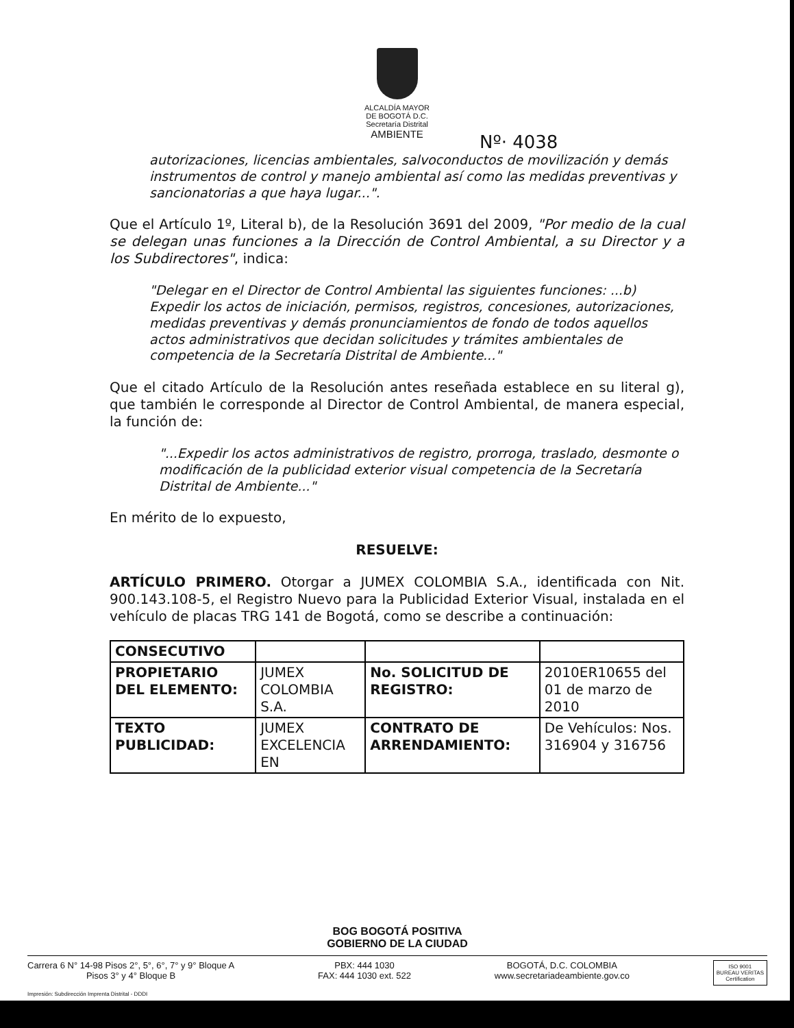ALCALDÍA MAYOR
DE BOGOTÁ D.C.
Secretaría Distrital
AMBIENTE
Nº· 4038
autorizaciones, licencias ambientales, salvoconductos de movilización y demás instrumentos de control y manejo ambiental así como las medidas preventivas y sancionatorias a que haya lugar...".
Que el Artículo 1º, Literal b), de la Resolución 3691 del 2009, "Por medio de la cual se delegan unas funciones a la Dirección de Control Ambiental, a su Director y a los Subdirectores", indica:
"Delegar en el Director de Control Ambiental las siguientes funciones: ...b) Expedir los actos de iniciación, permisos, registros, concesiones, autorizaciones, medidas preventivas y demás pronunciamientos de fondo de todos aquellos actos administrativos que decidan solicitudes y trámites ambientales de competencia de la Secretaría Distrital de Ambiente..."
Que el citado Artículo de la Resolución antes reseñada establece en su literal g), que también le corresponde al Director de Control Ambiental, de manera especial, la función de:
"...Expedir los actos administrativos de registro, prorroga, traslado, desmonte o modificación de la publicidad exterior visual competencia de la Secretaría Distrital de Ambiente..."
En mérito de lo expuesto,
RESUELVE:
ARTÍCULO PRIMERO. Otorgar a JUMEX COLOMBIA S.A., identificada con Nit. 900.143.108-5, el Registro Nuevo para la Publicidad Exterior Visual, instalada en el vehículo de placas TRG 141 de Bogotá, como se describe a continuación:
| CONSECUTIVO | | | |
| PROPIETARIO DEL ELEMENTO: | JUMEX COLOMBIA S.A. | No. SOLICITUD DE REGISTRO: | 2010ER10655 del 01 de marzo de 2010 |
| TEXTO PUBLICIDAD: | JUMEX EXCELENCIA EN | CONTRATO DE ARRENDAMIENTO: | De Vehículos: Nos. 316904 y 316756 |
BOG BOGOTÁ POSITIVA
GOBIERNO DE LA CIUDAD
Carrera 6 N° 14-98 Pisos 2°, 5°, 6°, 7° y 9° Bloque A
Pisos 3° y 4° Bloque B
PBX: 444 1030
FAX: 444 1030 ext. 522
BOGOTÁ, D.C. COLOMBIA
www.secretariadeambiente.gov.co
ISO 9001
BUREAU VERITAS
Certification
Impresión: Subdirección Imprenta Distrital - DDDI